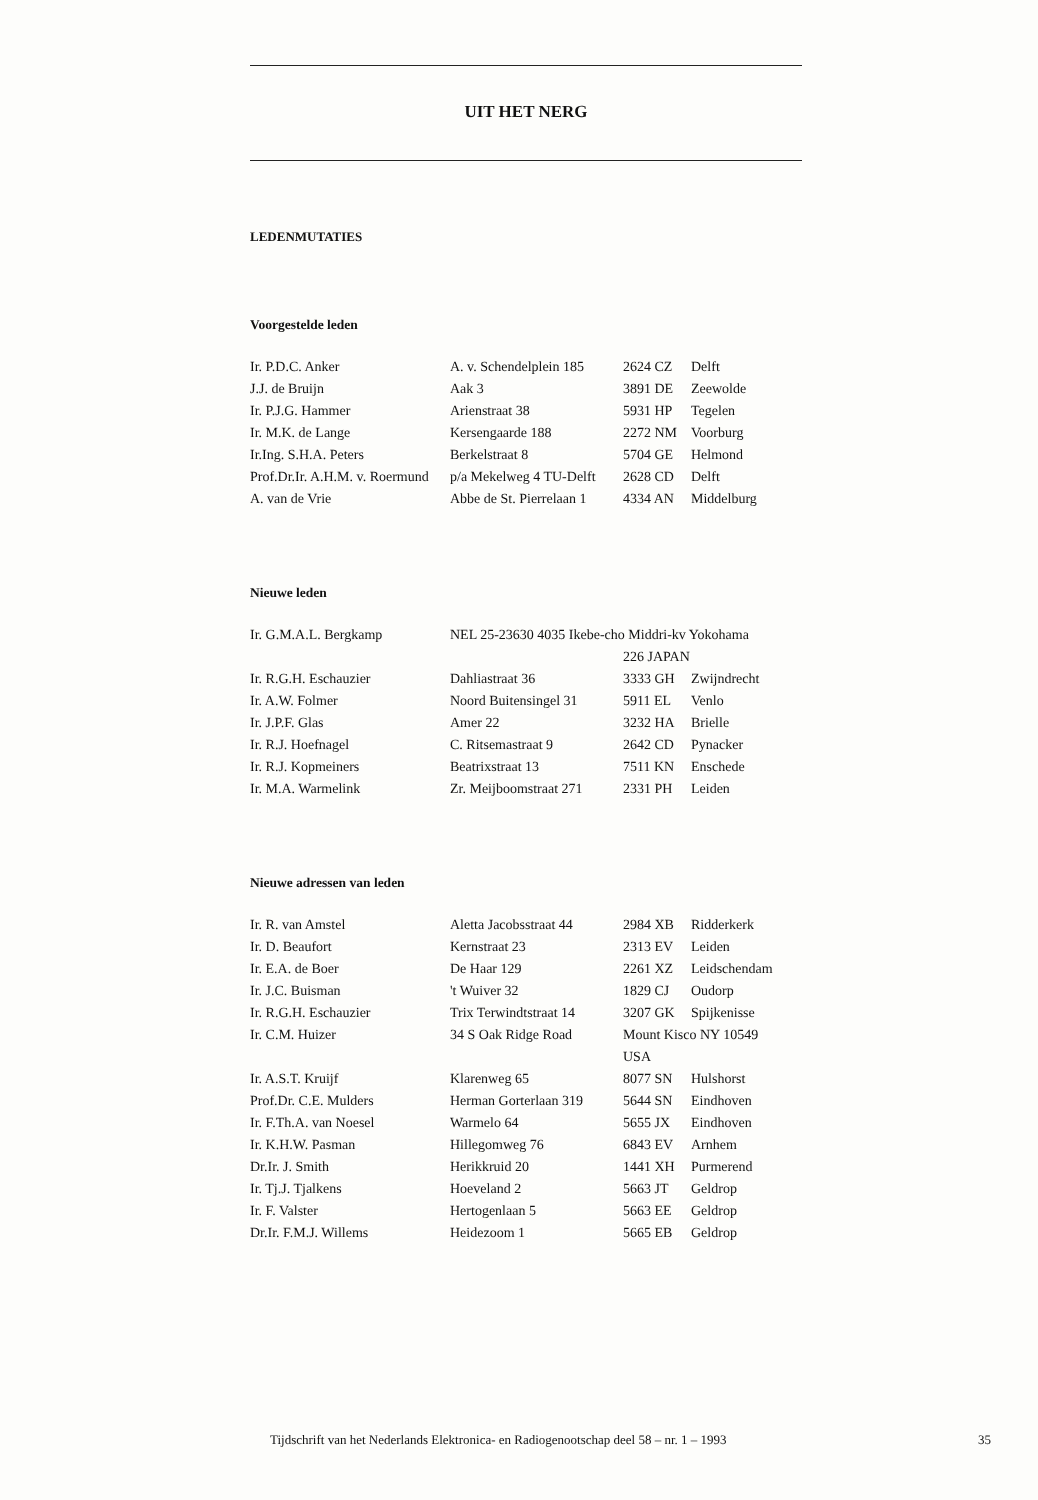UIT HET NERG
LEDENMUTATIES
Voorgestelde leden
| Ir. P.D.C. Anker | A. v. Schendelplein 185 | 2624 CZ | Delft |
| J.J. de Bruijn | Aak 3 | 3891 DE | Zeewolde |
| Ir. P.J.G. Hammer | Arienstraat 38 | 5931 HP | Tegelen |
| Ir. M.K. de Lange | Kersengaarde 188 | 2272 NM | Voorburg |
| Ir.Ing. S.H.A. Peters | Berkelstraat 8 | 5704 GE | Helmond |
| Prof.Dr.Ir. A.H.M. v. Roermund | p/a Mekelweg 4 TU-Delft | 2628 CD | Delft |
| A. van de Vrie | Abbe de St. Pierrelaan 1 | 4334 AN | Middelburg |
Nieuwe leden
| Ir. G.M.A.L. Bergkamp | NEL 25-23630 4035 Ikebe-cho Middri-kv Yokohama | | |
| | | 226 JAPAN | |
| Ir. R.G.H. Eschauzier | Dahliastraat 36 | 3333 GH | Zwijndrecht |
| Ir. A.W. Folmer | Noord Buitensingel 31 | 5911 EL | Venlo |
| Ir. J.P.F. Glas | Amer 22 | 3232 HA | Brielle |
| Ir. R.J. Hoefnagel | C. Ritsemastraat 9 | 2642 CD | Pynacker |
| Ir. R.J. Kopmeiners | Beatrixstraat 13 | 7511 KN | Enschede |
| Ir. M.A. Warmelink | Zr. Meijboomstraat 271 | 2331 PH | Leiden |
Nieuwe adressen van leden
| Ir. R. van Amstel | Aletta Jacobsstraat 44 | 2984 XB | Ridderkerk |
| Ir. D. Beaufort | Kernstraat 23 | 2313 EV | Leiden |
| Ir. E.A. de Boer | De Haar 129 | 2261 XZ | Leidschendam |
| Ir. J.C. Buisman | 't Wuiver 32 | 1829 CJ | Oudorp |
| Ir. R.G.H. Eschauzier | Trix Terwindtstraat 14 | 3207 GK | Spijkenisse |
| Ir. C.M. Huizer | 34 S Oak Ridge Road | Mount Kisco NY 10549 | |
| | | USA | |
| Ir. A.S.T. Kruijf | Klarenweg 65 | 8077 SN | Hulshorst |
| Prof.Dr. C.E. Mulders | Herman Gorterlaan 319 | 5644 SN | Eindhoven |
| Ir. F.Th.A. van Noesel | Warmelo 64 | 5655 JX | Eindhoven |
| Ir. K.H.W. Pasman | Hillegomweg 76 | 6843 EV | Arnhem |
| Dr.Ir. J. Smith | Herikkruid 20 | 1441 XH | Purmerend |
| Ir. Tj.J. Tjalkens | Hoeveland 2 | 5663 JT | Geldrop |
| Ir. F. Valster | Hertogenlaan 5 | 5663 EE | Geldrop |
| Dr.Ir. F.M.J. Willems | Heidezoom 1 | 5665 EB | Geldrop |
Tijdschrift van het Nederlands Elektronica- en Radiogenootschap deel 58 – nr. 1 – 1993
35